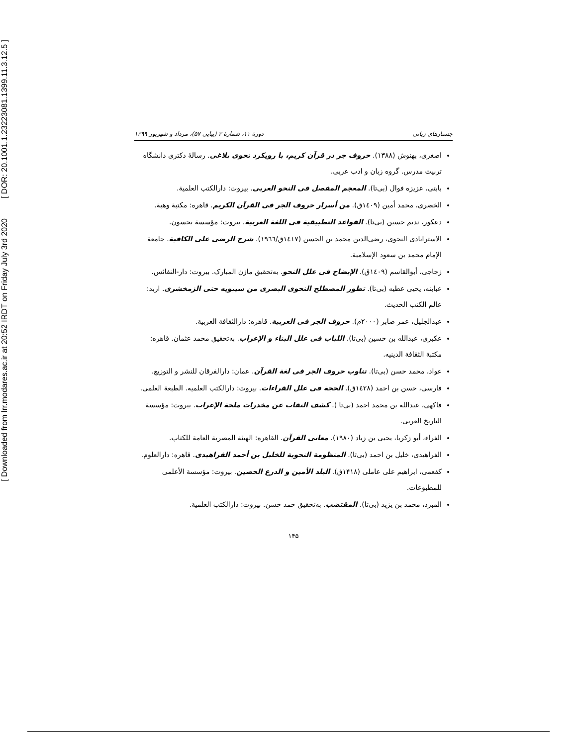[ DOR: 20.1001.1.23223081.1399.11.3.12.5 ]
[ Downloaded from lrr.modares.ac.ir at 20:52 IRDT on Friday July 3rd 2020
جستارهای زبانی دورهٔ ۱۱، شمارهٔ ۳ (پیاپی ۵۷)، مرداد و شهریور ۱۳۹۹
اصغری، بهنوش (۱۳۸۸). حروف جر در قرآن کریم، با رویکرد نحوی بلاغی. رسالهٔ دکتری دانشگاه تربیت مدرس. گروه زبان و ادب عربی.
بابتی، عزیزه فوال (بی‌تا). المعجم المفصل فی النحو العربی. بیروت: دارالکتب العلمیة.
الخضری، محمد أمین (۱٤۰۹ق). من أسرار حروف الجر فی القرآن الکریم. قاهره: مکتبة وهبة.
دعکور، ندیم حسین (بی‌تا). القواعد التطبیقیة فی اللغة العربیة. بیروت: مؤسسة بحسون.
الاسترابادی النحوی، رضی‌الدین محمد بن الحسن (۱٤۱۷ق/۱۹٦٦). شرح الرضی علی الکافیة. جامعة الإمام محمد بن سعود الإسلامیة.
زجاجی، أبوالقاسم (۱٤۰۹ق). الإیضاح فی علل النحو. به‌تحقیق مازن المبارک. بیروت: دار-النفائس.
عبابنه، یحیی عطیه (بی‌تا). تطور المصطلح النحوی البصری من سیبویه حتی الزمخشری. اربد: عالم الکتب الحدیث.
عبدالجلیل، عمر صابر (۲۰۰۰م). حروف الجر فی العربیة. قاهره: دارالثقافة العربیة.
عکبری، عبدالله بن حسین (بی‌تا). اللباب فی علل البناء و الإعراب. به‌تحقیق محمد عثمان. قاهره: مکتبة الثقافة الدینیه.
عواد، محمد حسن (بی‌تا). تناوب حروف الجر فی لغة القرآن. عمان: دارالفرقان للنشر و التوزیع.
فارسی، حسن بن احمد (۱٤۲۸ق). الحجة فی علل القراءات. بیروت: دارالکتب العلمیه. الطبعة العلمی.
فاکهی، عبدالله بن محمد احمد (بی‌تا ). کشف النقاب عن مخدرات ملحة الإعراب. بیروت: مؤسسة التاریخ العربی.
الفراء، أبو زکریا، یحیی بن زیاد (۱۹۸۰). معانی القرآن. القاهره: الهیئة المصریة العامة للکتاب.
الفراهیدی، خلیل بن احمد (بی‌تا). المنظومة النحویة للخلیل بن أحمد الفراهیدی. قاهره: دارالعلوم.
کفعمی، ابراهیم علی عاملی (۱۴۱۸ق). البلد الأمین و الدرع الحصین. بیروت: مؤسسة الأعلمی للمطبوعات.
المبرد، محمد بن یزید (بی‌تا). المقتضب. به‌تحقیق حمد حسن. بیروت: دارالکتب العلمیة.
۱۴۵